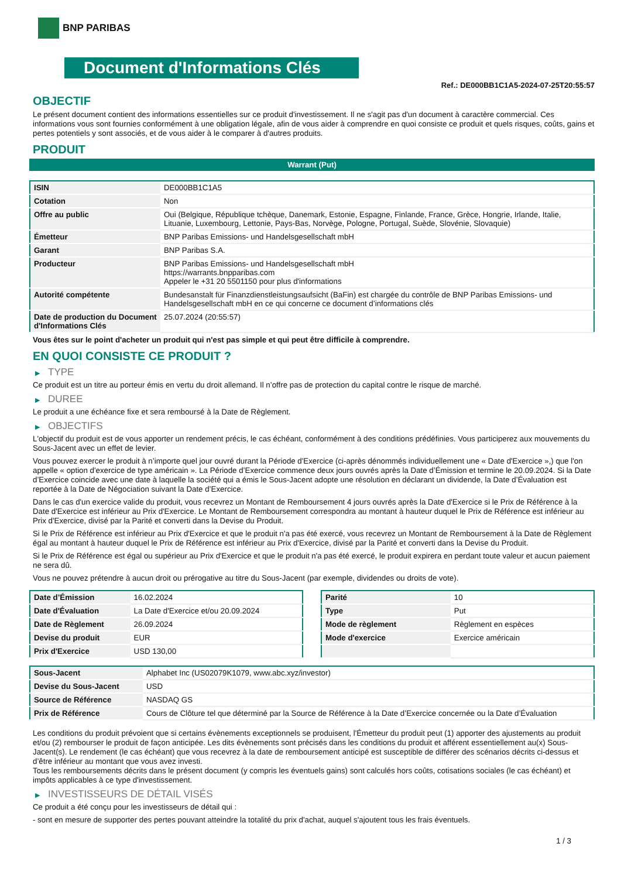BNP PARIBAS
Document d'Informations Clés
Ref.: DE000BB1C1A5-2024-07-25T20:55:57
OBJECTIF
Le présent document contient des informations essentielles sur ce produit d'investissement. Il ne s'agit pas d'un document à caractère commercial. Ces informations vous sont fournies conformément à une obligation légale, afin de vous aider à comprendre en quoi consiste ce produit et quels risques, coûts, gains et pertes potentiels y sont associés, et de vous aider à le comparer à d'autres produits.
PRODUIT
Warrant (Put)
| ISIN | DE000BB1C1A5 |
| Cotation | Non |
| Offre au public | Oui (Belgique, République tchèque, Danemark, Estonie, Espagne, Finlande, France, Grèce, Hongrie, Irlande, Italie, Lituanie, Luxembourg, Lettonie, Pays-Bas, Norvège, Pologne, Portugal, Suède, Slovénie, Slovaquie) |
| Émetteur | BNP Paribas Emissions- und Handelsgesellschaft mbH |
| Garant | BNP Paribas S.A. |
| Producteur | BNP Paribas Emissions- und Handelsgesellschaft mbH https://warrants.bnpparibas.com Appeler le +31 20 5501150 pour plus d'informations |
| Autorité compétente | Bundesanstalt für Finanzdienstleistungsaufsicht (BaFin) est chargée du contrôle de BNP Paribas Emissions- und Handelsgesellschaft mbH en ce qui concerne ce document d’informations clés |
| Date de production du Document d'Informations Clés | 25.07.2024 (20:55:57) |
Vous êtes sur le point d'acheter un produit qui n'est pas simple et qui peut être difficile à comprendre.
EN QUOI CONSISTE CE PRODUIT ?
▶ TYPE
Ce produit est un titre au porteur émis en vertu du droit allemand. Il n’offre pas de protection du capital contre le risque de marché.
▶ DUREE
Le produit a une échéance fixe et sera remboursé à la Date de Règlement.
▶ OBJECTIFS
L'objectif du produit est de vous apporter un rendement précis, le cas échéant, conformément à des conditions prédéfinies. Vous participerez aux mouvements du Sous-Jacent avec un effet de levier.
Vous pouvez exercer le produit à n’importe quel jour ouvré durant la Période d'Exercice (ci-après dénommés individuellement une « Date d'Exercice »,) que l'on appelle « option d'exercice de type américain ». La Période d’Exercice commence deux jours ouvrés après la Date d’Émission et termine le 20.09.2024. Si la Date d’Exercice coincide avec une date à laquelle la société qui a émis le Sous-Jacent adopte une résolution en déclarant un dividende, la Date d’Évaluation est reportée à la Date de Négociation suivant la Date d’Exercice.
Dans le cas d'un exercice valide du produit, vous recevrez un Montant de Remboursement 4 jours ouvrés après la Date d'Exercice si le Prix de Référence à la Date d'Exercice est inférieur au Prix d'Exercice. Le Montant de Remboursement correspondra au montant à hauteur duquel le Prix de Référence est inférieur au Prix d'Exercice, divisé par la Parité et converti dans la Devise du Produit.
Si le Prix de Référence est inférieur au Prix d'Exercice et que le produit n'a pas été exercé, vous recevrez un Montant de Remboursement à la Date de Règlement égal au montant à hauteur duquel le Prix de Référence est inférieur au Prix d'Exercice, divisé par la Parité et converti dans la Devise du Produit.
Si le Prix de Référence est égal ou supérieur au Prix d'Exercice et que le produit n'a pas été exercé, le produit expirera en perdant toute valeur et aucun paiement ne sera dû.
Vous ne pouvez prétendre à aucun droit ou prérogative au titre du Sous-Jacent (par exemple, dividendes ou droits de vote).
| Date d’Émission | 16.02.2024 |
| Date d'Évaluation | La Date d'Exercice et/ou 20.09.2024 |
| Date de Règlement | 26.09.2024 |
| Devise du produit | EUR |
| Prix d'Exercice | USD 130,00 |
| Parité | 10 |
| Type | Put |
| Mode de règlement | Règlement en espèces |
| Mode d'exercice | Exercice américain |
| Sous-Jacent | Alphabet Inc (US02079K1079, www.abc.xyz/investor) |
| Devise du Sous-Jacent | USD |
| Source de Référence | NASDAQ GS |
| Prix de Référence | Cours de Clôture tel que déterminé par la Source de Référence à la Date d’Exercice concernée ou la Date d’Évaluation |
Les conditions du produit prévoient que si certains évènements exceptionnels se produisent, l'Émetteur du produit peut (1) apporter des ajustements au produit et/ou (2) rembourser le produit de façon anticipée. Les dits évènements sont précisés dans les conditions du produit et afférent essentiellement au(x) Sous-Jacent(s). Le rendement (le cas échéant) que vous recevrez à la date de remboursement anticipé est susceptible de différer des scénarios décrits ci-dessus et d’être inférieur au montant que vous avez investi.
Tous les remboursements décrits dans le présent document (y compris les éventuels gains) sont calculés hors coûts, cotisations sociales (le cas échéant) et impôts applicables à ce type d'investissement.
▶ INVESTISSEURS DE DÉTAIL VISÉS
Ce produit a été conçu pour les investisseurs de détail qui :
- sont en mesure de supporter des pertes pouvant atteindre la totalité du prix d'achat, auquel s'ajoutent tous les frais éventuels.
1 / 3